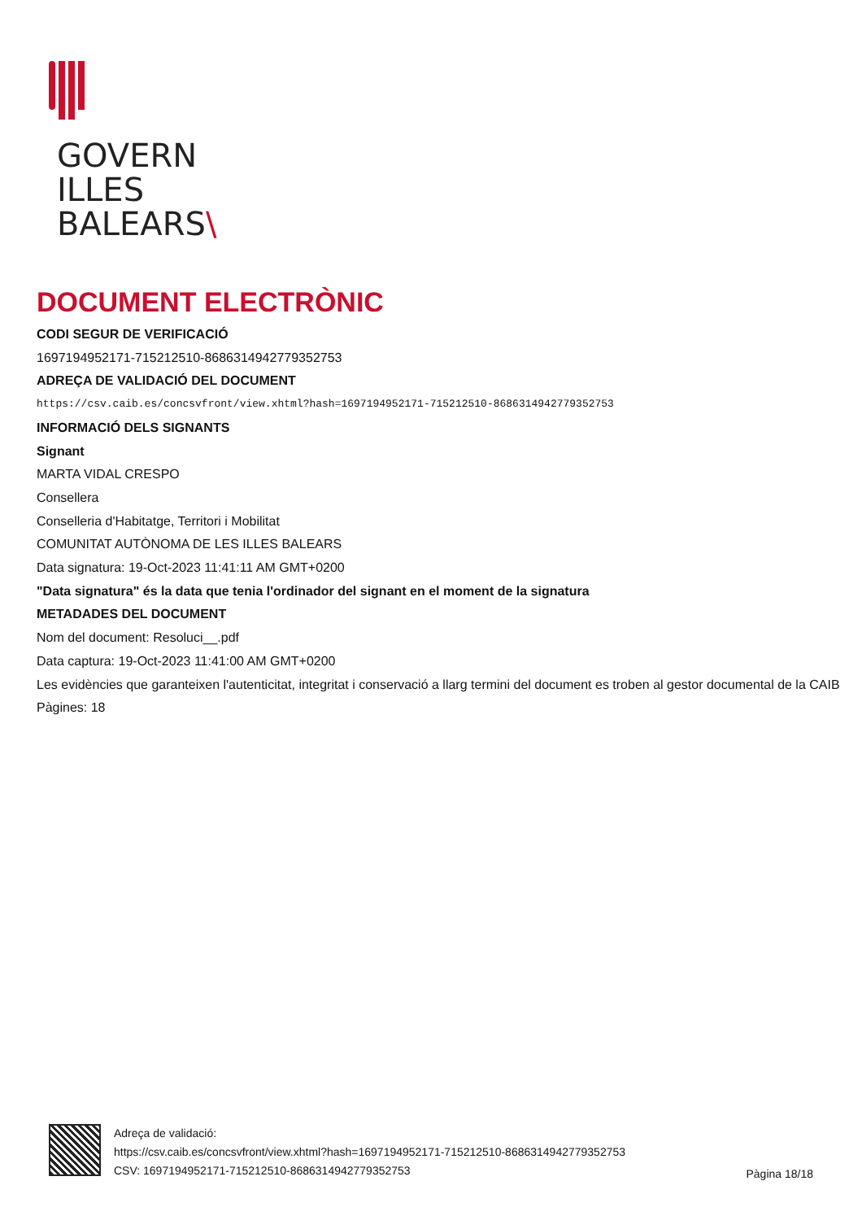GOVERN
ILLES
BALEARS\
DOCUMENT ELECTRÒNIC
CODI SEGUR DE VERIFICACIÓ
1697194952171-715212510-8686314942779352753
ADREÇA DE VALIDACIÓ DEL DOCUMENT
https://csv.caib.es/concsvfront/view.xhtml?hash=1697194952171-715212510-8686314942779352753
INFORMACIÓ DELS SIGNANTS
Signant
MARTA VIDAL CRESPO
Consellera
Conselleria d'Habitatge, Territori i Mobilitat
COMUNITAT AUTÒNOMA DE LES ILLES BALEARS
Data signatura: 19-Oct-2023 11:41:11 AM GMT+0200
"Data signatura" és la data que tenia l'ordinador del signant en el moment de la signatura
METADADES DEL DOCUMENT
Nom del document: Resoluci__.pdf
Data captura: 19-Oct-2023 11:41:00 AM GMT+0200
Les evidències que garanteixen l'autenticitat, integritat i conservació a llarg termini del document es troben al gestor documental de la CAIB
Pàgines: 18
Adreça de validació:
https://csv.caib.es/concsvfront/view.xhtml?hash=1697194952171-715212510-8686314942779352753
CSV: 1697194952171-715212510-8686314942779352753
Pàgina 18/18